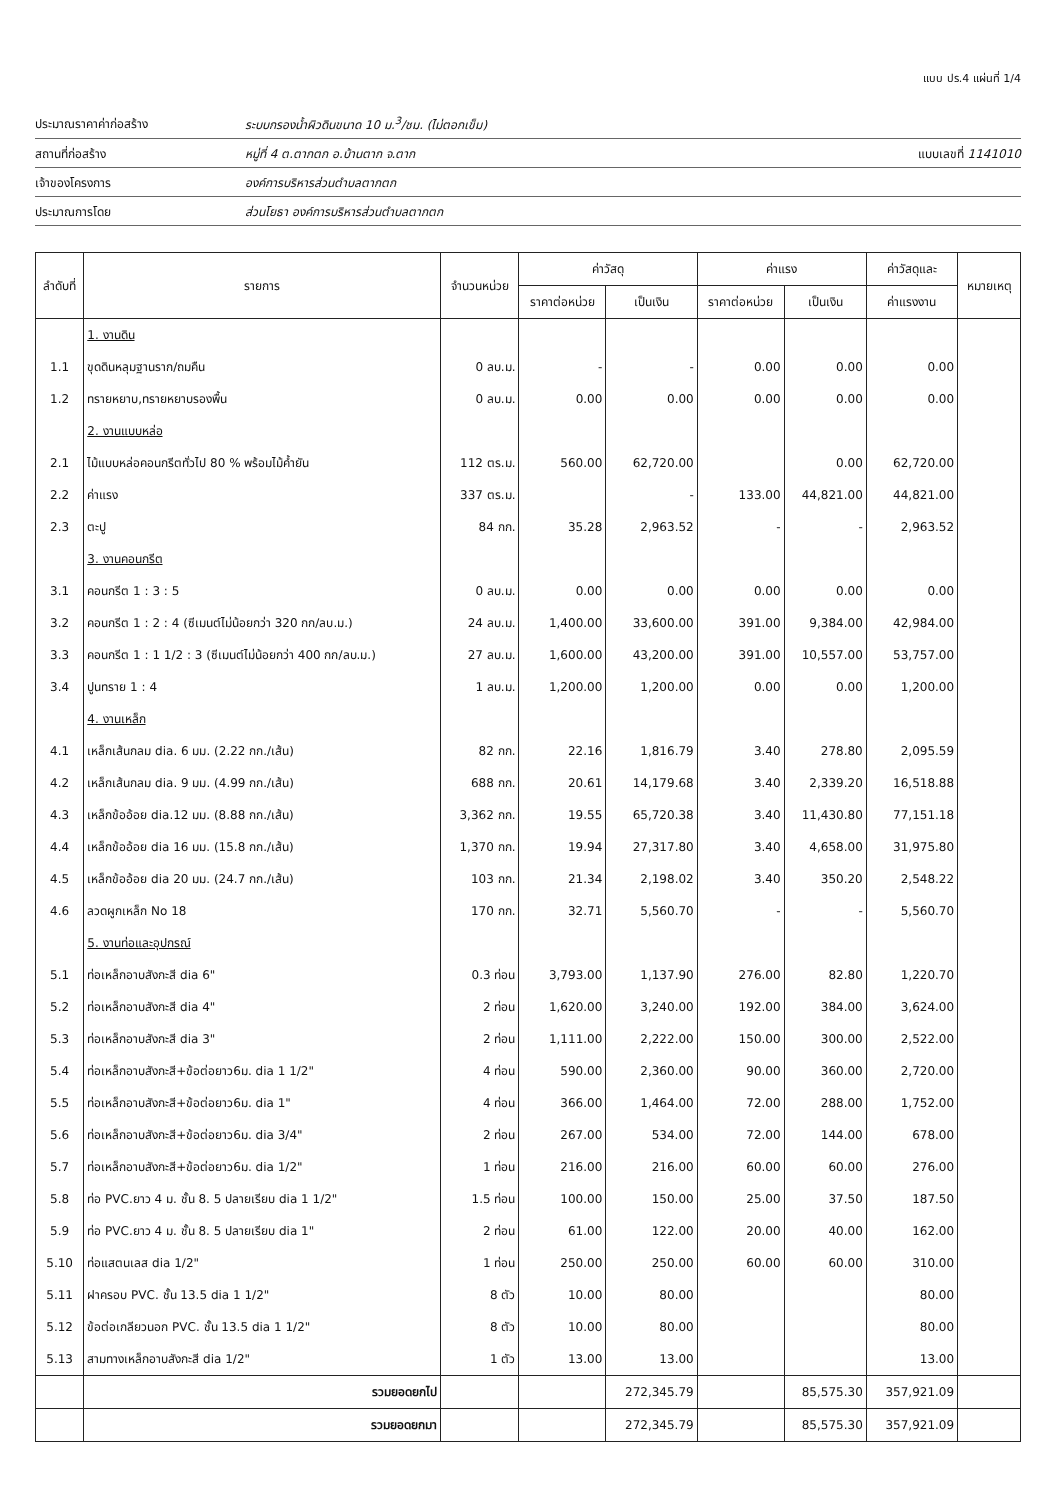แบบ ปร.4 แผ่นที่ 1/4
ประมาณราคาค่าก่อสร้าง ระบบกรองน้ำผิวดินขนาด 10 ม.<sup>3</sup>/ชม. (ไม่ตอกเข็ม)
สถานที่ก่อสร้าง หมู่ที่ 4 ต.ตากตก อ.บ้านตาก จ.ตาก แบบเลขที่ 1141010
เจ้าของโครงการ องค์การบริหารส่วนตำบลตากตก
ประมาณการโดย ส่วนโยธา องค์การบริหารส่วนตำบลตากตก
| ลำดับที่ | รายการ | จำนวนหน่วย | ค่าวัสดุ | | ค่าแรง | | ค่าวัสดุและ | หมายเหตุ |
| --- | --- | --- | --- | --- | --- | --- | --- | --- |
| | | | ราคาต่อหน่วย | เป็นเงิน | ราคาต่อหน่วย | เป็นเงิน | ค่าแรงงาน | |
| | 1. งานดิน | | | | | | | |
| 1.1 | ขุดดินหลุมฐานราก/ถมคืน | 0 ลบ.ม. | - | - | 0.00 | 0.00 | 0.00 | |
| 1.2 | ทรายหยาบ,ทรายหยาบรองพื้น | 0 ลบ.ม. | 0.00 | 0.00 | 0.00 | 0.00 | 0.00 | |
| | 2. งานแบบหล่อ | | | | | | | |
| 2.1 | ไม้แบบหล่อคอนกรีตทั่วไป 80 % พร้อมไม้ค้ำยัน | 112 ตร.ม. | 560.00 | 62,720.00 | | 0.00 | 62,720.00 | |
| 2.2 | ค่าแรง | 337 ตร.ม. | | - | 133.00 | 44,821.00 | 44,821.00 | |
| 2.3 | ตะปู | 84 กก. | 35.28 | 2,963.52 | - | - | 2,963.52 | |
| | 3. งานคอนกรีต | | | | | | | |
| 3.1 | คอนกรีต 1 : 3 : 5 | 0 ลบ.ม. | 0.00 | 0.00 | 0.00 | 0.00 | 0.00 | |
| 3.2 | คอนกรีต 1 : 2 : 4 (ซีเมนต์ไม่น้อยกว่า 320 กก/ลบ.ม.) | 24 ลบ.ม. | 1,400.00 | 33,600.00 | 391.00 | 9,384.00 | 42,984.00 | |
| 3.3 | คอนกรีต 1 : 1 1/2 : 3 (ซีเมนต์ไม่น้อยกว่า 400 กก/ลบ.ม.) | 27 ลบ.ม. | 1,600.00 | 43,200.00 | 391.00 | 10,557.00 | 53,757.00 | |
| 3.4 | ปูนทราย 1 : 4 | 1 ลบ.ม. | 1,200.00 | 1,200.00 | 0.00 | 0.00 | 1,200.00 | |
| | 4. งานเหล็ก | | | | | | | |
| 4.1 | เหล็กเส้นกลม dia. 6 มม. (2.22 กก./เส้น) | 82 กก. | 22.16 | 1,816.79 | 3.40 | 278.80 | 2,095.59 | |
| 4.2 | เหล็กเส้นกลม dia. 9 มม. (4.99 กก./เส้น) | 688 กก. | 20.61 | 14,179.68 | 3.40 | 2,339.20 | 16,518.88 | |
| 4.3 | เหล็กข้ออ้อย dia.12 มม. (8.88 กก./เส้น) | 3,362 กก. | 19.55 | 65,720.38 | 3.40 | 11,430.80 | 77,151.18 | |
| 4.4 | เหล็กข้ออ้อย dia 16 มม. (15.8 กก./เส้น) | 1,370 กก. | 19.94 | 27,317.80 | 3.40 | 4,658.00 | 31,975.80 | |
| 4.5 | เหล็กข้ออ้อย dia 20 มม. (24.7 กก./เส้น) | 103 กก. | 21.34 | 2,198.02 | 3.40 | 350.20 | 2,548.22 | |
| 4.6 | ลวดผูกเหล็ก No 18 | 170 กก. | 32.71 | 5,560.70 | - | - | 5,560.70 | |
| | 5. งานท่อและอุปกรณ์ | | | | | | | |
| 5.1 | ท่อเหล็กอาบสังกะสี dia 6" | 0.3 ท่อน | 3,793.00 | 1,137.90 | 276.00 | 82.80 | 1,220.70 | |
| 5.2 | ท่อเหล็กอาบสังกะสี dia 4" | 2 ท่อน | 1,620.00 | 3,240.00 | 192.00 | 384.00 | 3,624.00 | |
| 5.3 | ท่อเหล็กอาบสังกะสี dia 3" | 2 ท่อน | 1,111.00 | 2,222.00 | 150.00 | 300.00 | 2,522.00 | |
| 5.4 | ท่อเหล็กอาบสังกะสี+ข้อต่อยาว6ม. dia 1 1/2" | 4 ท่อน | 590.00 | 2,360.00 | 90.00 | 360.00 | 2,720.00 | |
| 5.5 | ท่อเหล็กอาบสังกะสี+ข้อต่อยาว6ม. dia 1" | 4 ท่อน | 366.00 | 1,464.00 | 72.00 | 288.00 | 1,752.00 | |
| 5.6 | ท่อเหล็กอาบสังกะสี+ข้อต่อยาว6ม. dia 3/4" | 2 ท่อน | 267.00 | 534.00 | 72.00 | 144.00 | 678.00 | |
| 5.7 | ท่อเหล็กอาบสังกะสี+ข้อต่อยาว6ม. dia 1/2" | 1 ท่อน | 216.00 | 216.00 | 60.00 | 60.00 | 276.00 | |
| 5.8 | ท่อ PVC.ยาว 4 ม. ชั้น 8. 5 ปลายเรียบ dia 1 1/2" | 1.5 ท่อน | 100.00 | 150.00 | 25.00 | 37.50 | 187.50 | |
| 5.9 | ท่อ PVC.ยาว 4 ม. ชั้น 8. 5 ปลายเรียบ dia 1" | 2 ท่อน | 61.00 | 122.00 | 20.00 | 40.00 | 162.00 | |
| 5.10 | ท่อแสตนเลส dia 1/2" | 1 ท่อน | 250.00 | 250.00 | 60.00 | 60.00 | 310.00 | |
| 5.11 | ฝาครอบ PVC. ชั้น 13.5 dia 1 1/2" | 8 ตัว | 10.00 | 80.00 | | | 80.00 | |
| 5.12 | ข้อต่อเกลียวนอก PVC. ชั้น 13.5 dia 1 1/2" | 8 ตัว | 10.00 | 80.00 | | | 80.00 | |
| 5.13 | สามทางเหล็กอาบสังกะสี dia 1/2" | 1 ตัว | 13.00 | 13.00 | | | 13.00 | |
| | รวมยอดยกไป | | | 272,345.79 | | 85,575.30 | 357,921.09 | |
| | รวมยอดยกมา | | | 272,345.79 | | 85,575.30 | 357,921.09 | |